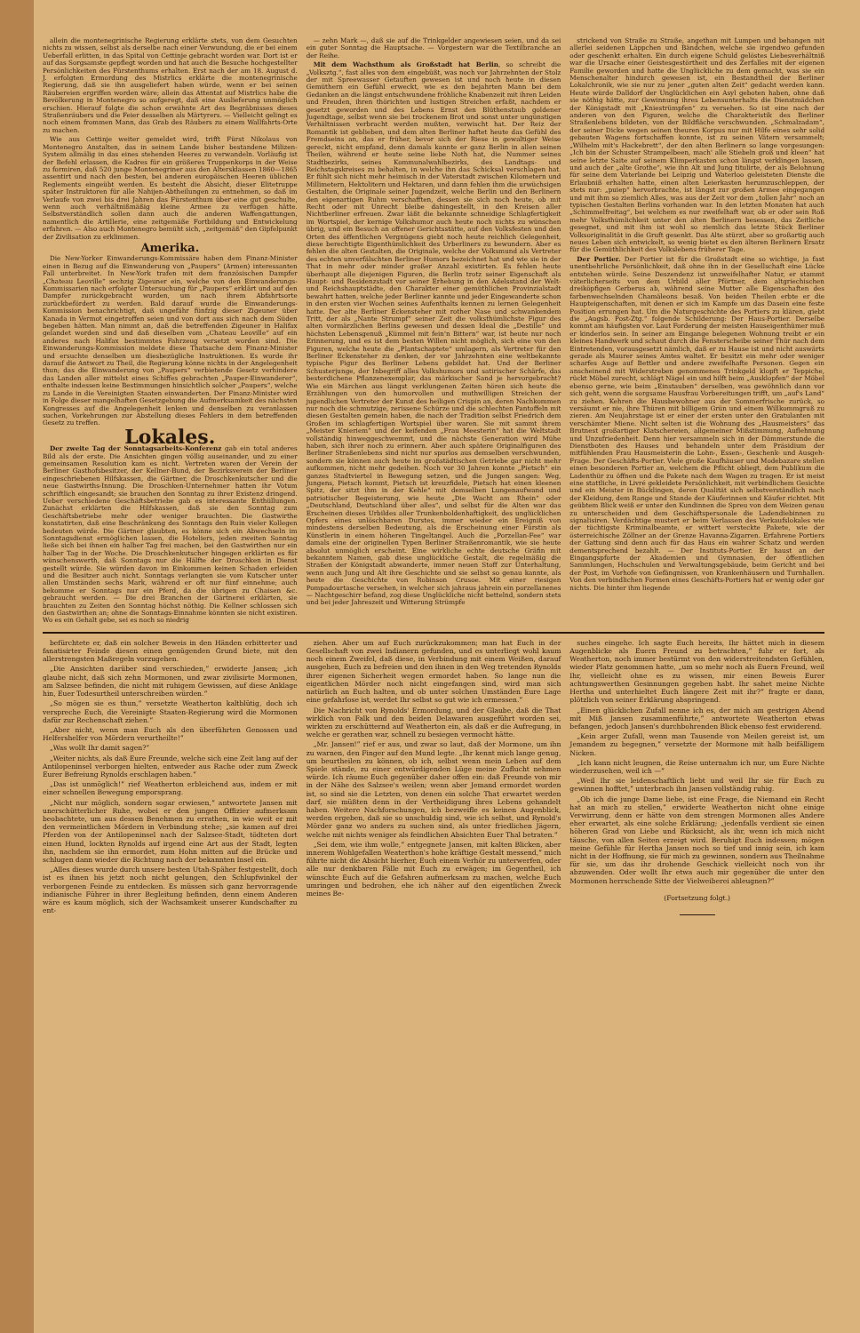allein die montenegrinische Regierung erklärte stets, von dem Gesuchten nichts zu wissen, selbst als derselbe nach einer Verwundung, die er bei einem Ueberfall erlitten, in das Spital von Cettinje gebracht worden war. Dort ist er auf das Sorgsamste gepflegt worden und hat auch die Besuche hochgestellter Persönlichkeiten des Fürstenthums erhalten. Erst nach der am 18. August d. J. erfolgten Ermordung des Mistrlics erklärte die montenegrinische Regierung, daß sie ihn ausgeliefert haben würde, wenn er bei seinen Räubereien ergriffen worden wäre; allein das Attentat auf Mistrlics habe die Bevölkerung in Montenegro so aufgeregt, daß eine Auslieferung unmöglich erschien. Hierauf folgte die schon erwähnte Art des Begräbnisses dieses Straßenräubers und die Feier desselben als Märtyrers. — Vielleicht gelingt es noch einem frommen Mann, das Grab des Räubers zu einem Wallfahrts-Orte zu machen.
Wie aus Cettinje weiter gemeldet wird, trifft Fürst Nikolaus von Montenegro Anstalten, das in seinem Lande bisher bestandene Milizen-System allmälig in das eines stehenden Heeres zu verwandeln. Vorläufig ist der Befehl erlassen, die Kadres für ein größeres Truppenkorps in der Weise zu formiren, daß 520 junge Montenegriner aus den Altersklassen 1860—1865 assentirt und nach den besten, bei anderen europäischen Heeren üblichen Reglements eingeübt werden. Es besteht die Absicht, dieser Elitetruppe später Instruktoren für alle Nahijen-Abtheilungen zu entnehmen, so daß im Verlaufe von zwei bis drei Jahren das Fürstenthum über eine gut geschulte, wenn auch verhältnißmäßig kleine Armee zu verfügen hätte. Selbstverständlich sollen dann auch die anderen Waffengattungen, namentlich die Artillerie, eine zeitgemäße Fortbildung und Entwickelung erfahren. — Also auch Montenegro bemüht sich, „zeitgemäß“ den Gipfelpunkt der Zivilisation zu erklimmen.
Amerika.
Die New-Yorker Einwanderungs-Kommissäre haben dem Finanz-Minister einen in Bezug auf die Einwanderung von „Paupers“ (Armen) interessanten Fall unterbreitet. In New-York trafen mit dem französischen Dampfer „Chateau Leoville“ sechzig Zigeuner ein, welche von den Einwanderungs-Kommissarien nach erfolgter Untersuchung für „Paupers“ erklärt und auf den Dampfer zurückgebracht wurden, um nach ihrem Abfahrtsorte zurückbefördert zu werden. Bald darauf wurde die Einwanderungs-Kommission benachrichtigt, daß ungefähr fünfzig dieser Zigeuner über Kanada in Vermot eingetroffen seien und von dort aus sich nach dem Süden begeben hätten. Man nimmt an, daß die betreffenden Zigeuner in Halifax gelandet worden sind und daß dieselben vom „Chateau Leoville“ auf ein anderes nach Halifax bestimmtes Fahrzeug versetzt worden sind. Die Einwanderungs-Kommission meldete diese Thatsache dem Finanz-Minister und ersuchte denselben um diesbezügliche Instruktionen. Es wurde ihr darauf die Antwort zu Theil, die Regierung könne nichts in der Angelegenheit thun; das die Einwanderung von „Paupers“ verbietende Gesetz verhindere das Landen aller mittelst eines Schiffes gebrachten „Pauper-Einwanderer“, enthalte indessen keine Bestimmungen hinsichtlich solcher „Paupers“, welche zu Lande in die Vereinigten Staaten einwanderten. Der Finanz-Minister wird in Folge dieser mangelhaften Gesetzgebung die Aufmerksamkeit des nächsten Kongresses auf die Angelegenheit lenken und denselben zu veranlassen suchen, Vorkehrungen zur Abstellung dieses Fehlers in dem betreffenden Gesetz zu treffen.
Lokales.
Der zweite Tag der Sonntagsarbeits-Konferenz gab ein total anderes Bild als der erste. Die Ansichten gingen völlig auseinander, und zu einer gemeinsamen Resolution kam es nicht. Vertreten waren der Verein der Berliner Gasthofsbesitzer, der Kellner-Bund, der Bezirksverein der Berliner eingeschriebenen Hilfskassen, die Gärtner, die Droschkenkutscher und die neue Gastwirths-Innung. Die Droschken-Unternehmer hatten ihr Votum schriftlich eingesandt; sie brauchen den Sonntag zu ihrer Existenz dringend. Ueber verschiedene Geschäftsbetriebe gab es interessante Enthüllungen. Zunächst erklärten die Hilfskassen, daß sie den Sonntag zum Geschäftsbetriebe mehr oder weniger brauchten. Die Gastwirthe konstatirten, daß eine Beschränkung des Sonntags den Ruin vieler Kollegen bedeuten würde. Die Gärtner glaubten, es könne sich ein Abwechseln im Sonntagsdienst ermöglichen lassen, die Hoteliers, jeden zweiten Sonntag ließe sich bei ihnen ein halber Tag frei machen, bei den Gastwirthen nur ein halber Tag in der Woche. Die Droschkenkutscher hingegen erklärten es für wünschenswerth, daß Sonntags nur die Hälfte der Droschken in Dienst gestellt würde. Sie würden davon im Einkommen keinen Schaden erleiden und die Besitzer auch nicht. Sonntags verlangten sie vom Kutscher unter allen Umständen sechs Mark, während er oft nur fünf einnehme; auch bekomme er Sonntags nur ein Pferd, da die übrigen zu Chaisen &c. gebraucht werden. — Die drei Branchen der Gärtnerei erklärten, sie brauchten zu Zeiten den Sonntag höchst nöthig. Die Kellner schlossen sich den Gastwirthen an; ohne die Sonntags-Einnahme könnten sie nicht existiren. Wo es ein Gehalt gebe, sei es noch so niedrig
— zehn Mark —, daß sie auf die Trinkgelder angewiesen seien, und da sei ein guter Sonntag die Hauptsache. — Vorgestern war die Textilbranche an der Reihe.
Mit dem Wachsthum als Großstadt hat Berlin, so schreibt die „Volksztg.“, fast alles von dem eingebüßt, was noch vor Jahrzehnten der Stolz der mit Spreewasser Getauften gewesen ist und noch heute in diesen Gemüthern ein Gefühl erweckt, wie es den bejahrten Mann bei dem Gedanken an die längst entschwundene fröhliche Knabenzeit mit ihren Leiden und Freuden, ihren thörichten und lustigen Streichen erfaßt, nachdem er gesetzt geworden und des Lebens Ernst den Blüthenstaub goldener Jugendtage, selbst wenn sie bei trockenem Brot und sonst unter ungünstigen Verhältnissen verbracht werden mußten, verwischt hat. Der Reiz der Romantik ist geblieben, und dem alten Berliner haftet heute das Gefühl des Fremdseins an, das er früher, bevor sich der Riese in gewaltiger Weise gereckt, nicht empfand, denn damals kannte er ganz Berlin in allen seinen Theilen, während er heute seine liebe Noth hat, die Nummer seines Stadtbezirks, seines Kommunalwahlbezirks, des Landtags- und Reichstagskreises zu behalten, in welche ihn das Schicksal verschlagen hat. Er fühlt sich nicht mehr heimisch in der Vaterstadt zwischen Kilometern und Millimetern, Hektolitern und Hektaren, und dann fehlen ihm die urwüchsigen Gestalten, die Originale seiner Jugendzeit, welche Berlin und den Berlinern den eigenartigen Ruhm verschafften, dessen sie sich noch heute, ob mit Recht oder mit Unrecht bleibe dahingestellt, in den Kreisen aller Nichtberliner erfreuen. Zwar läßt die bekannte schneidige Schlagfertigkeit im Wortspiel, der kernige Volkshumor auch heute noch nichts zu wünschen übrig, und ein Besuch an offener Gerichtsstätte, auf den Volksfesten und den Orten des öffentlichen Vergnügens giebt noch heute reichlich Gelegenheit, diese berechtigte Eigenthümlichkeit des Urberliners zu bewundern. Aber es fehlen die alten Gestalten, die Originale, welche der Volksmund als Vertreter des echten unverfälschten Berliner Humors bezeichnet hat und wie sie in der That in mehr oder minder großer Anzahl existirten. Es fehlen heute überhaupt alle diejenigen Figuren, die Berlin trotz seiner Eigenschaft als Haupt- und Residenzstadt vor seiner Erhebung in den Adelsstand der Welt- und Reichshauptstädte, den Charakter einer gemüthlichen Provinzialstadt bewahrt hatten, welche jeder Berliner kannte und jeder Eingewanderte schon in den ersten vier Wochen seines Aufenthalts kennen zu lernen Gelegenheit hatte. Der alte Berliner Eckensteher mit rother Nase und schwankendem Tritt, der als „Nante Strumpf“ seiner Zeit die volksthümlichste Figur des alten vormärzlichen Berlins gewesen und dessen Ideal die „Destille“ und höchsten Lebensgenuß „Kümmel mit fein'n Bittern“ war, ist heute nur noch Erinnerung, und es ist dem besten Willen nicht möglich, sich eine von den Figuren, welche heute die „Plantschaptete“ umlagern, als Vertreter für den Berliner Eckensteher zu denken, der vor Jahrzehnten eine weltbekannte typische Figur des Berliner Lebens gebildet hat. Und der Berliner Schusterjunge, der Inbegriff alles Volkshumors und satirischer Schärfe, das besterdichene Pflanzenexemplar, das märkischer Sand je hervorgebracht? Wie ein Märchen aus längst verklungenen Zeiten hören sich heute die Erzählungen von den humorvollen und muthwilligen Streichen der jugendlichen Vertreter der Kunst des heiligen Crispin an, deren Nachkommen nur noch die schmutzige, zerissene Schürze und die schlechten Pantoffeln mit diesen Gestalten gemein haben, die nach der Tradition selbst Friedrich dem Großen im schlagfertigen Wortspiel über waren. Sie mit sammt ihrem „Meister Knieriem“ und der keifenden „Frau Meesterin“ hat die Weltstadt vollständig hinweggeschwemmt, und die nächste Generation wird Mühe haben, sich ihrer noch zu erinnern. Aber auch spätere Originalfiguren des Berliner Straßenlebens sind nicht nur spurlos aus demselben verschwunden, sondern sie können auch heute im großstädtischen Getriebe gar nicht mehr aufkommen, nicht mehr gedeihen. Noch vor 30 Jahren konnte „Pietsch“ ein ganzes Stadtviertel in Bewegung setzen, und die Jungen sangen: Weg, Jungens, Pietsch kommt, Pietsch ist kreuzfidele, Pietsch hat einen kleenen Spitz, der sitzt ihm in der Kehle“ mit demselben Lungenaufwand und patriotischer Begeisterung, wie heute „Die Wacht am Rhein“ oder „Deutschland, Deutschland über alles“, und selbst für die Alten war das Erscheinen dieses Urbildes aller Trunkenboldenhaftigkeit, des unglücklichen Opfers eines unlöschbaren Durstes, immer wieder ein Ereigniß von mindestens derselben Bedeutung, als die Erscheinung einer Fürstin als Künstlerin in einem höheren Tingeltangel. Auch die „Porzellan-Fee“ war damals eine der originellen Typen Berliner Straßenromantik, wie sie heute absolut unmöglich erscheint. Eine wirkliche echte deutsche Gräfin mit bekanntem Namen, gab diese unglückliche Gestalt, die regelmäßig die Straßen der Königstadt abwanderte, immer neuen Stoff zur Unterhaltung, wenn auch Jung und Alt ihre Geschichte und sie selbst so genau kannte, als heute die Geschichte von Robinson Crusoe. Mit einer riesigen Pompadourtasche versehen, in welcher sich jahraus jahrein ein porzellanenes — Nachtgeschirr befand, zog diese Unglückliche nicht bettelnd, sondern stets und bei jeder Jahreszeit und Witterung Strümpfe
strickend von Straße zu Straße, angethan mit Lumpen und behangen mit allerlei seidenen Läppchen und Bändchen, welche sie irgendwo gefunden oder geschenkt erhalten. Ein durch eigene Schuld gelöstes Liebesverhältniß war die Ursache einer Geistesgestörtheit und des Zerfalles mit der eigenen Familie geworden und hatte die Unglückliche zu dem gemacht, was sie ein Menschenalter hindurch gewesen ist, ein Bestandtheil der Berliner Lokalchronik, wie sie nur zu jener „guten alten Zeit“ gedacht werden kann. Heute würde Dalldorf der Unglücklichen ein Asyl geboten haben, ohne daß sie nöthig hätte, zur Gewinnung ihres Lebensunterhalts die Dienstmädchen der Königstadt mit „Kniestrümpfen“ zu versehen. So ist eine nach der anderen von den Figuren, welche die Charakteristik des Berliner Straßenlebens bildeten, von der Bildfläche verschwunden. „Schmalzadam“, der seiner Dicke wegen seinen theuren Korpus nur mit Hilfe eines sehr solid gebauten Wagens fortschaffen konnte, ist zu seinen Vätern versammelt; „Wilhelm mit's Hackebrett“, der den alten Berlinern so lange vorgesungen: „Ich bin der Schuster Strampelbeen, mach' alle Stiebeln groß und kleen“ hat seine letzte Saite auf seinem Klimperkasten schon längst verklingen lassen, und auch der „alte Grothe“, wie ihn Alt und Jung titulirte, der als Belohnung für seine dem Vaterlande bei Leipzig und Waterloo geleisteten Dienste die Erlaubniß erhalten hatte, einen alten Leierkasten herumzuschleppen, der stets nur: „puiep“ hervorbrachte, ist längst zur großen Armee eingegangen und mit ihm so ziemlich Alles, was aus der Zeit vor dem „tollen Jahr“ noch an typischen Gestalten Berlins vorhanden war. In den letzten Monaten hat auch „Schimmelfreitag“, bei welchem es nur zweifelhaft war, ob er oder sein Roß mehr Volksthümlichkeit unter den alten Berlinern besessen, das Zeitliche gesegnet, und mit ihm ist wohl so ziemlich das letzte Stück Berliner Volksoriginalität in die Gruft gesenkt. Das Alte stürzt, aber so großartig auch neues Leben sich entwickelt, so wenig bietet es den älteren Berlinern Ersatz für die Gemüthlichkeit des Volkslebens früherer Tage.
Der Portier. Der Portier ist für die Großstadt eine so wichtige, ja fast unentbehrliche Persönlichkeit, daß ohne ihn in der Gesellschaft eine Lücke entstehen würde. Seine Deszendenz ist unzweifelhafter Natur, er stammt väterlicherseits von dem Urbild aller Pförtner, dem altgriechischen dreiköpfigen Cerberus ab, während seine Mutter alle Eigenschaften des farbenwechselnden Chamäleons besaß. Von beiden Theilen erbte er die Haupteigenschaften, mit denen er sich im Kampfe um das Dasein eine feste Position errungen hat. Um die Naturgeschichte des Portiers zu klären, giebt die „Augsb. Post-Ztg.“ folgende Schilderung: Der Haus-Portier. Derselbe kommt am häufigsten vor. Laut Forderung der meisten Hauseigenthümer muß er kinderlos sein. In seiner am Eingange belegenen Wohnung treibt er ein kleines Handwerk und schaut durch die Fensterscheibe seiner Thür nach dem Eintretenden, vorausgesetzt nämlich, daß er zu Hause ist und nicht auswärts gerade als Maurer seines Amtes waltet. Er besitzt ein mehr oder weniger scharfes Auge auf Bettler und andere zweifelhafte Personen. Gegen ein anscheinend mit Widerstreben genommenes Trinkgeld klopft er Teppiche, rückt Möbel zurecht, schlägt Nägel ein und hilft beim „Ausklopfen“ der Möbel ebenso gerne, wie beim „Einstauben“ derselben, was gewöhnlich dann vor sich geht, wenn die sorgsame Hausfrau Vorbereitungen trifft, um „auf's Land“ zu ziehen. Kehren die Hausbewohner aus der Sommerfrische zurück, so versäumt er nie, ihre Thüren mit billigem Grün und einem Willkommgruß zu zieren. Am Neujahrstage ist er einer der ersten unter den Gratulanten mit verschämter Miene. Nicht selten ist die Wohnung des „Hausmeisters“ das Brutnest großartiger Klatschereien, allgemeiner Mißstimmung, Auflehnung und Unzufriedenheit. Denn hier versammeln sich in der Dämmerstunde die Dienstboten des Hauses und behandeln unter dem Präsidium der mitfühlenden Frau Hausmeisterin die Lohn-, Essen-, Geschenk- und Ausgeh-Frage. Der Geschäfts-Portier. Viele große Kaufhäuser und Modebazare stellen einen besonderen Portier an, welchem die Pflicht obliegt, dem Publikum die Ladenthür zu öffnen und die Pakete nach dem Wagen zu tragen. Er ist meist eine stattliche, in Livré gekleidete Persönlichkeit, mit verbindlichem Gesichte und ein Meister in Bücklingen, deren Qualität sich selbstverständlich nach der Kleidung, dem Range und Stande der Käuferinnen und Käufer richtet. Mit geübtem Blick weiß er unter den Kundinnen die Spreu von dem Weizen genau zu unterscheiden und dem Geschäftspersonale die Ladendiebinnen zu signalisiren. Verdächtige mustert er beim Verlassen des Verkaufslokales wie der tüchtigste Kriminalbeamte, er wittert versteckte Pakete, wie der österreichische Zöllner an der Grenze Havanna-Zigarren. Erfahrene Portiers der Gattung sind denn auch für das Haus ein wahrer Schatz und werden dementsprechend bezahlt. — Der Instituts-Portier. Er haust an der Eingangspforte der Akademien und Gymnasien, der öffentlichen Sammlungen, Hochschulen und Verwaltungsgebäude, beim Gericht und bei der Post, im Vorhofe von Gefängnissen, von Krankenhäusern und Turnhallen. Von den verbindlichen Formen eines Geschäfts-Portiers hat er wenig oder gar nichts. Die hinter ihm liegende
befürchtete er, daß ein solcher Beweis in den Händen erbitterter und fanatisirter Feinde diesen einen genügenden Grund biete, mit den allerstrengsten Maßregeln vorzugehen.
„Die Ansichten darüber sind verschieden,“ erwiderte Jansen; „ich glaube nicht, daß sich zehn Mormonen, und zwar zivilisirte Mormonen, am Salzsee befinden, die nicht mit ruhigem Gewissen, auf diese Anklage hin, Euer Todesurtheil unterschreiben würden.“
„So mögen sie es thun,“ versetzte Weatherton kaltblütig, doch ich verspreche Euch, die Vereinigte Staaten-Regierung wird die Mormonen dafür zur Rechenschaft ziehen.“
„Aber nicht, wenn man Euch als den überführten Genossen und Helfershelfer von Mördern verurtheilte!“
„Was wollt Ihr damit sagen?“
„Weiter nichts, als daß Eure Freunde, welche sich eine Zeit lang auf der Antilopeninsel verborgen hielten, entweder aus Rache oder zum Zweck Eurer Befreiung Rynolds erschlagen haben.“
„Das ist unmöglich!“ rief Weatherton erbleichend aus, indem er mit einer schnellen Bewegung emporsprang.
„Nicht nur möglich, sondern sogar erwiesen,“ antwortete Jansen mit unerschütterlicher Ruhe, wobei er den jungen Offizier aufmerksam beobachtete, um aus dessen Benehmen zu errathen, in wie weit er mit den vermeintlichen Mördern in Verbindung stehe; „sie kamen auf drei Pferden von der Antilopeninsel nach der Salzsee-Stadt, tödteten dort einen Hund, lockten Rynolds auf irgend eine Art aus der Stadt, legten ihn, nachdem sie ihn ermordet, zum Hohn mitten auf die Brücke und schlugen dann wieder die Richtung nach der bekannten Insel ein.
„Alles dieses wurde durch unsere besten Utah-Späher festgestellt, doch ist es ihnen bis jetzt noch nicht gelungen, den Schlupfwinkel der verborgenen Feinde zu entdecken. Es müssen sich ganz hervorragende indianische Führer in ihrer Begleitung befinden, denn einem Anderen wäre es kaum möglich, sich der Wachsamkeit unserer Kundschafter zu ent-
ziehen. Aber um auf Euch zurückzukommen; man hat Euch in der Gesellschaft von zwei Indianern gefunden, und es unterliegt wohl kaum noch einem Zweifel, daß diese, in Verbindung mit einem Weißen, darauf ausgehen, Euch zu befreien und den ihnen in den Weg tretenden Rynolds ihrer eigenen Sicherheit wegen ermordet haben. So lange nun die eigentlichen Mörder noch nicht eingefangen sind, wird man sich natürlich an Euch halten, und ob unter solchen Umständen Eure Lage eine gefahrlose ist, werdet Ihr selbst so gut wie ich ermessen.“
Die Nachricht von Rynolds' Ermordung, und der Glaube, daß die That wirklich von Falk und den beiden Delawaren ausgeführt worden sei, wirkten zu erschütternd auf Weatherton ein, als daß er die Aufregung, in welche er gerathen war, schnell zu besiegen vermocht hätte.
„Mr. Jansen!“ rief er aus, und zwar so laut, daß der Mormone, um ihn zu warnen, den Finger auf den Mund legte. „Ihr kennt mich lange genug, um beurtheilen zu können, ob ich, selbst wenn mein Leben auf dem Spiele stände, zu einer entwürdigenden Lüge meine Zuflucht nehmen würde. Ich räume Euch gegenüber daher offen ein: daß Freunde von mir in der Nähe des Salzsee's weilen; wenn aber Jemand ermordet worden ist, so sind sie die Letzten, von denen ein solche That erwartet werden darf, sie müßten denn in der Vertheidigung ihres Lebens gehandelt haben. Weitere Nachforschungen, ich bezweifle es keinen Augenblick, werden ergeben, daß sie so unschuldig sind, wie ich selbst, und Rynold's Mörder ganz wo anders zu suchen sind, als unter friedlichen Jägern, welche mit nichts weniger als feindlichen Absichten Euer Thal betraten.“
„Sei dem, wie ihm wolle,“ entgegnete Jansen, mit kalten Blicken, aber innerem Wohlgefallen Weaterthon's hohe kräftige Gestalt messend,“ mich führte nicht die Absicht hierher, Euch einem Verhör zu unterwerfen, oder alle nur denkbaren Fälle mit Euch zu erwägen; im Gegentheil, ich wünschte Euch auf die Gefahren aufmerksam zu machen, welche Euch umringen und bedrohen, ehe ich näher auf den eigentlichen Zweck meines Be-
suches eingehe. Ich sagte Euch bereits, Ihr hättet mich in diesem Augenblicke als Euern Freund zu betrachten,“ fuhr er fort, als Weatherton, noch immer bestürmt von den widerstreitendsten Gefühlen, wieder Platz genommen hatte, „um so mehr noch als Euern Freund, weil Ihr, vielleicht ohne es zu wissen, mir einen Beweis Eurer achtungswerthen Gesinnungen gegeben habt. Ihr sahet meine Nichte Hertha und unterhieltet Euch längere Zeit mit ihr?“ fragte er dann, plötzlich von seiner Erklärung abspringend.
„Einen glücklichen Zufall nenne ich es, der mich am gestrigen Abend mit Miß Jansen zusammenführte,“ antwortete Weatherton etwas befangen, jedoch Jansen's durchbohrenden Blick ebenso fest erwiderend.
„Kein arger Zufall, wenn man Tausende von Meilen gereist ist, um Jemandem zu begegnen,“ versetzte der Mormone mit halb beifälligem Nicken.
„Ich kann nicht leugnen, die Reise unternahm ich nur, um Eure Nichte wiederzusehen, weil ich —“
„Weil Ihr sie leidenschaftlich liebt und weil Ihr sie für Euch zu gewinnen hofftet,“ unterbrach ihn Jansen vollständig ruhig.
„Ob ich die junge Dame liebe, ist eine Frage, die Niemand ein Recht hat an mich zu stellen,“ erwiderte Weatherton nicht ohne einige Verwirrung, denn er hätte von dem strengen Mormonen alles Andere eher erwartet, als eine solche Erklärung; „jedenfalls verdient sie einen höheren Grad von Liebe und Rücksicht, als ihr, wenn ich mich nicht täusche, von allen Seiten erzeigt wird. Beruhigt Euch indessen; mögen meine Gefühle für Hertha Jansen noch so tief und innig sein, ich kam nicht in der Hoffnung, sie für mich zu gewinnen, sondern aus Theilnahme für sie, um das ihr drohende Geschick vielleicht noch von ihr abzuwenden. Oder wollt Ihr etwa auch mir gegenüber die unter den Mormonen herrschende Sitte der Vielweiberei ableugnen?“
(Fortsetzung folgt.)